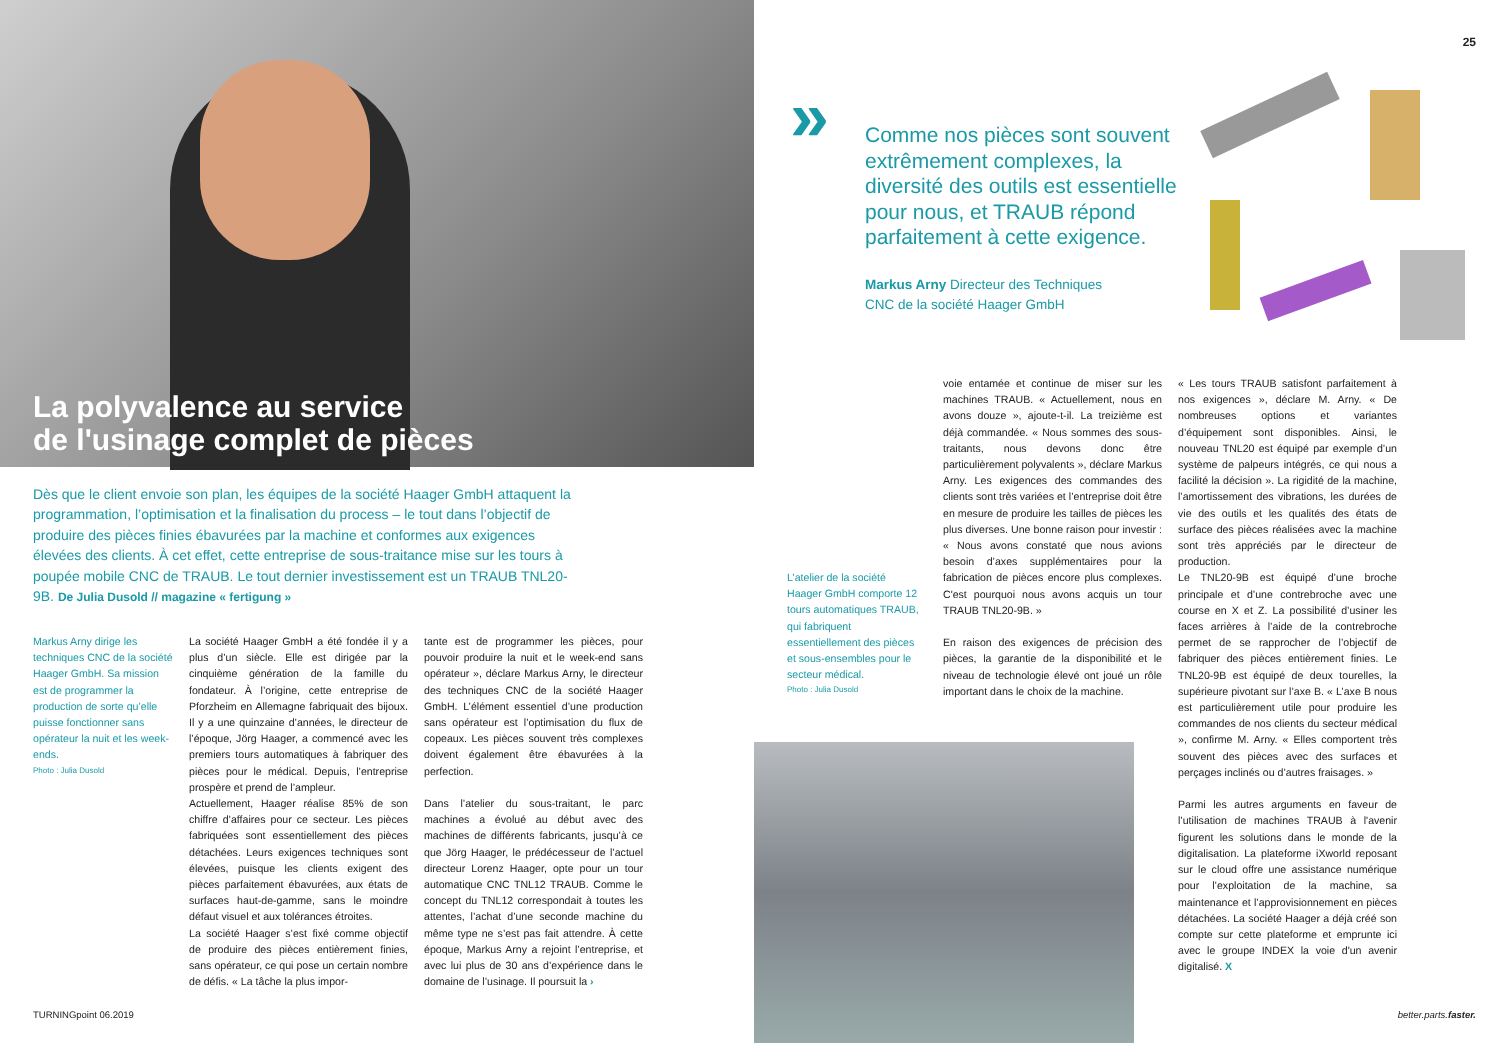La polyvalence au service
de l'usinage complet de pièces
25
»
Comme nos pièces sont souvent extrêmement complexes, la diversité des outils est essentielle pour nous, et TRAUB répond parfaitement à cette exigence.
Markus Arny Directeur des Techniques
CNC de la société Haager GmbH
Dès que le client envoie son plan, les équipes de la société Haager GmbH attaquent la programmation, l’optimisation et la finalisation du process – le tout dans l’objectif de produire des pièces finies ébavurées par la machine et conformes aux exigences élevées des clients. À cet effet, cette entreprise de sous-traitance mise sur les tours à poupée mobile CNC de TRAUB. Le tout dernier investissement est un TRAUB TNL20-9B. De Julia Dusold // magazine « fertigung »
Markus Arny dirige les techniques CNC de la société Haager GmbH. Sa mission est de programmer la production de sorte qu’elle puisse fonctionner sans opérateur la nuit et les week-ends.
Photo : Julia Dusold
La société Haager GmbH a été fondée il y a plus d’un siècle. Elle est dirigée par la cinquième génération de la famille du fondateur. À l’origine, cette entreprise de Pforzheim en Allemagne fabriquait des bijoux. Il y a une quinzaine d’années, le directeur de l’époque, Jörg Haager, a commencé avec les premiers tours automatiques à fabriquer des pièces pour le médical. Depuis, l’entreprise prospère et prend de l’ampleur.
Actuellement, Haager réalise 85% de son chiffre d’affaires pour ce secteur. Les pièces fabriquées sont essentiellement des pièces détachées. Leurs exigences techniques sont élevées, puisque les clients exigent des pièces parfaitement ébavurées, aux états de surfaces haut-de-gamme, sans le moindre défaut visuel et aux tolérances étroites.
La société Haager s’est fixé comme objectif de produire des pièces entièrement finies, sans opérateur, ce qui pose un certain nombre de défis. « La tâche la plus impor-
tante est de programmer les pièces, pour pouvoir produire la nuit et le week-end sans opérateur », déclare Markus Arny, le directeur des techniques CNC de la société Haager GmbH. L’élément essentiel d’une production sans opérateur est l’optimisation du flux de copeaux. Les pièces souvent très complexes doivent également être ébavurées à la perfection.
Dans l’atelier du sous-traitant, le parc machines a évolué au début avec des machines de différents fabricants, jusqu’à ce que Jörg Haager, le prédécesseur de l’actuel directeur Lorenz Haager, opte pour un tour automatique CNC TNL12 TRAUB. Comme le concept du TNL12 correspondait à toutes les attentes, l’achat d’une seconde machine du même type ne s’est pas fait attendre. À cette époque, Markus Arny a rejoint l’entreprise, et avec lui plus de 30 ans d’expérience dans le domaine de l’usinage. Il poursuit la ›
L’atelier de la société Haager GmbH comporte 12 tours automatiques TRAUB, qui fabriquent essentiellement des pièces et sous-ensembles pour le secteur médical.
Photo : Julia Dusold
voie entamée et continue de miser sur les machines TRAUB. « Actuellement, nous en avons douze », ajoute-t-il. La treizième est déjà commandée. « Nous sommes des sous-traitants, nous devons donc être particulièrement polyvalents », déclare Markus Arny. Les exigences des commandes des clients sont très variées et l’entreprise doit être en mesure de produire les tailles de pièces les plus diverses. Une bonne raison pour investir : « Nous avons constaté que nous avions besoin d’axes supplémentaires pour la fabrication de pièces encore plus complexes. C'est pourquoi nous avons acquis un tour TRAUB TNL20-9B. »
En raison des exigences de précision des pièces, la garantie de la disponibilité et le niveau de technologie élevé ont joué un rôle important dans le choix de la machine.
« Les tours TRAUB satisfont parfaitement à nos exigences », déclare M. Arny. « De nombreuses options et variantes d’équipement sont disponibles. Ainsi, le nouveau TNL20 est équipé par exemple d’un système de palpeurs intégrés, ce qui nous a facilité la décision ». La rigidité de la machine, l’amortissement des vibrations, les durées de vie des outils et les qualités des états de surface des pièces réalisées avec la machine sont très appréciés par le directeur de production.
Le TNL20-9B est équipé d’une broche principale et d’une contrebroche avec une course en X et Z. La possibilité d’usiner les faces arrières à l’aide de la contrebroche permet de se rapprocher de l’objectif de fabriquer des pièces entièrement finies. Le TNL20-9B est équipé de deux tourelles, la supérieure pivotant sur l’axe B. « L’axe B nous est particulièrement utile pour produire les commandes de nos clients du secteur médical », confirme M. Arny. « Elles comportent très souvent des pièces avec des surfaces et perçages inclinés ou d’autres fraisages. »
Parmi les autres arguments en faveur de l’utilisation de machines TRAUB à l'avenir figurent les solutions dans le monde de la digitalisation. La plateforme iXworld reposant sur le cloud offre une assistance numérique pour l’exploitation de la machine, sa maintenance et l’approvisionnement en pièces détachées. La société Haager a déjà créé son compte sur cette plateforme et emprunte ici avec le groupe INDEX la voie d'un avenir digitalisé. X
TURNINGpoint 06.2019 better.parts.faster.